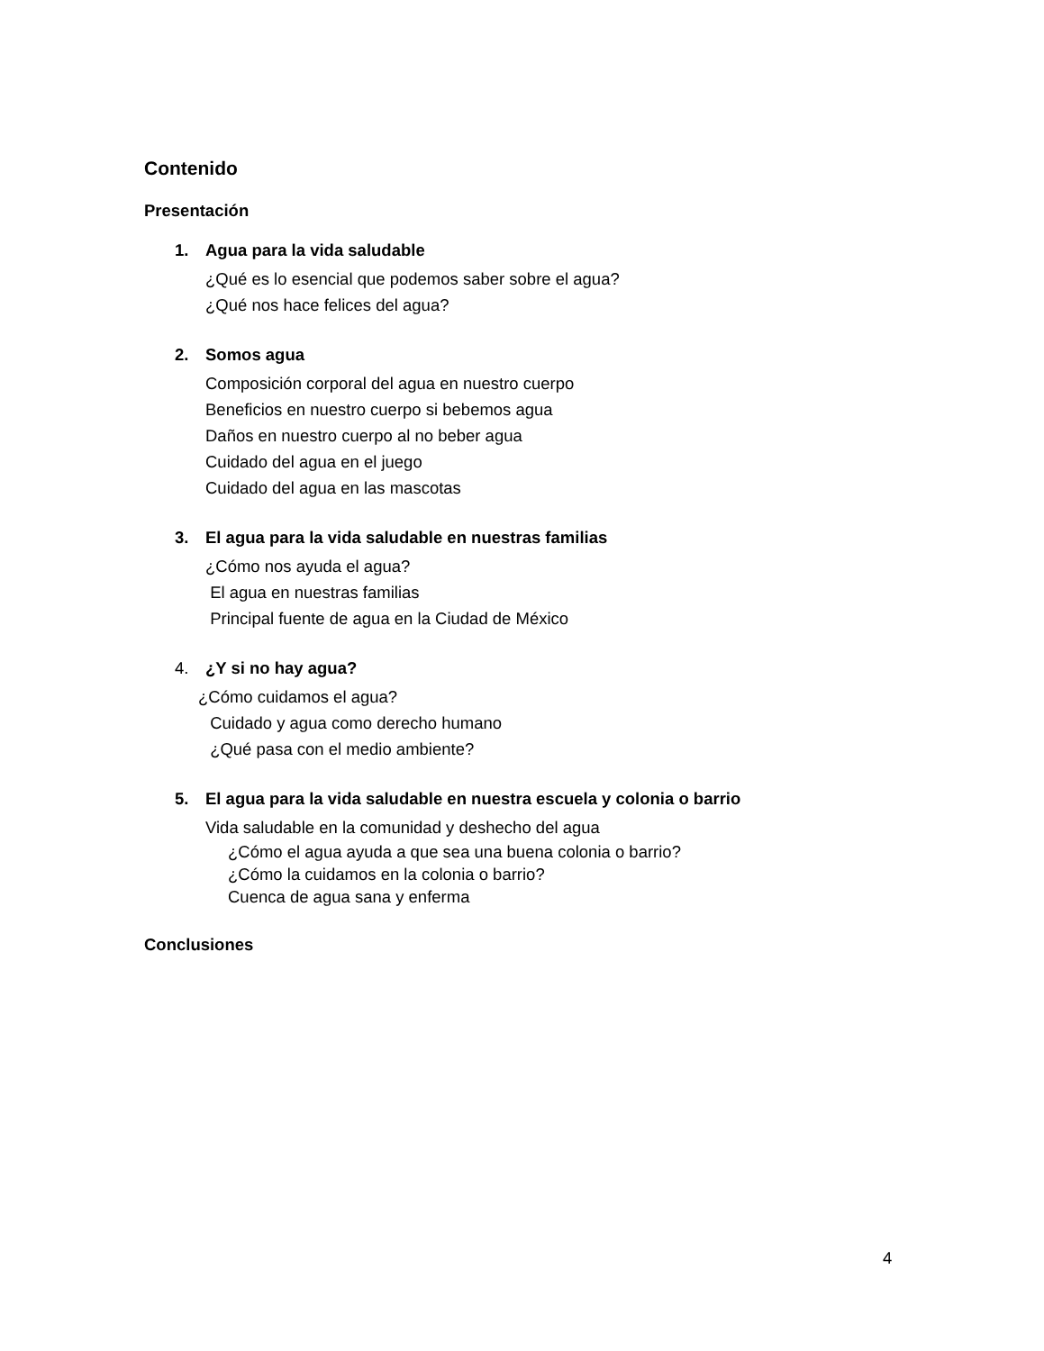Contenido
Presentación
1. Agua para la vida saludable
¿Qué es lo esencial que podemos saber sobre el agua?
¿Qué nos hace felices del agua?
2. Somos agua
Composición corporal del agua en nuestro cuerpo
Beneficios en nuestro cuerpo si bebemos agua
Daños en nuestro cuerpo al no beber agua
Cuidado del agua en el juego
Cuidado del agua en las mascotas
3. El agua para la vida saludable en nuestras familias
¿Cómo nos ayuda el agua?
El agua en nuestras familias
Principal fuente de agua en la Ciudad de México
4. ¿Y si no hay agua?
¿Cómo cuidamos el agua?
Cuidado y agua como derecho humano
¿Qué pasa con el medio ambiente?
5. El agua para la vida saludable en nuestra escuela y colonia o barrio
Vida saludable en la comunidad y deshecho del agua
¿Cómo el agua ayuda a que sea una buena colonia o barrio?
¿Cómo la cuidamos en la colonia o barrio?
Cuenca de agua sana y enferma
Conclusiones
4